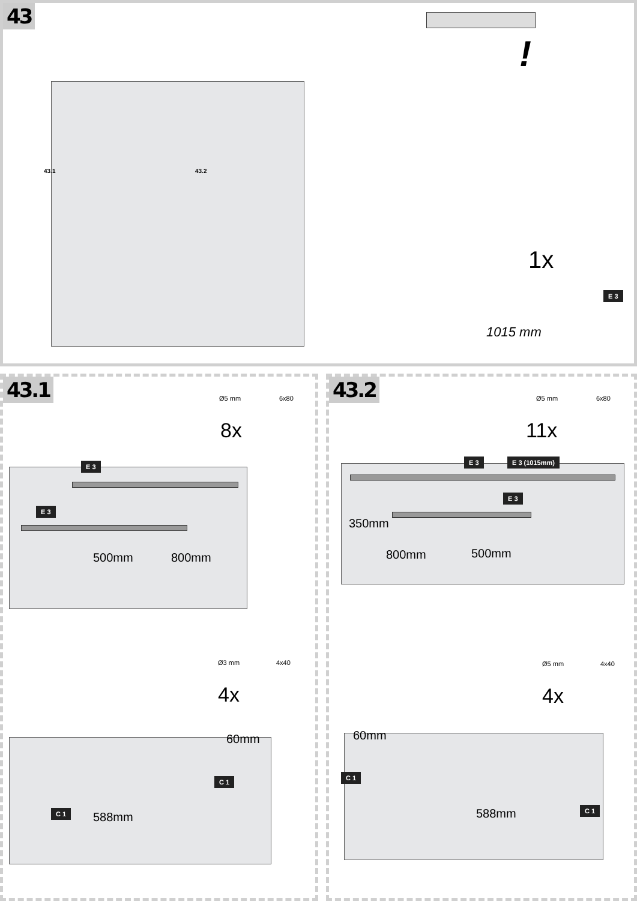43
43.1 43.2
!
1x
E 3
1015 mm
43.1
Ø5 mm 6x80
8x
E 3
E 3
500mm 800mm
Ø3 mm 4x40
4x
60mm
C 1
C 1 588mm
43.2
Ø5 mm 6x80
11x
E 3 E 3 (1015mm)
E 3
350mm
800mm 500mm
Ø5 mm 4x40
4x
60mm
C 1
C 1
588mm